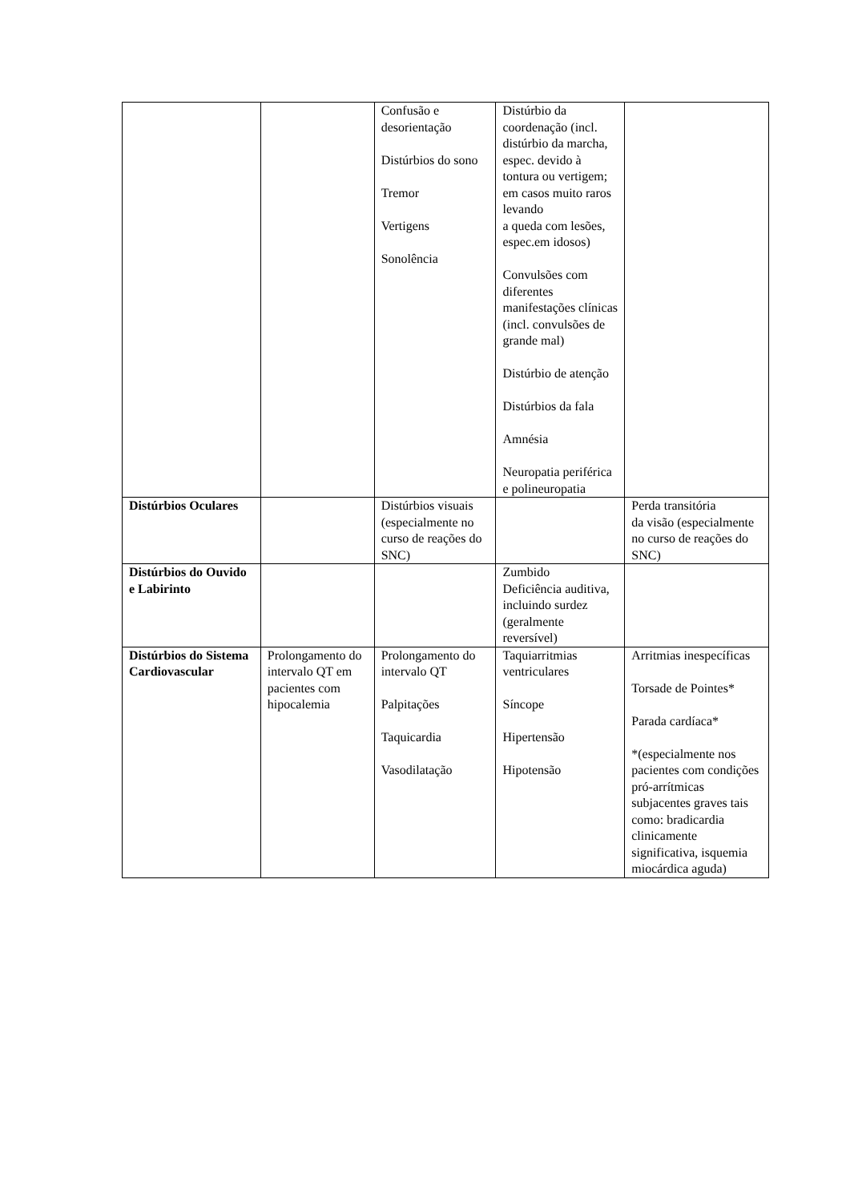| | | Confusão e desorientação Distúrbios do sono Tremor Vertigens Sonolência | Distúrbio da coordenação (incl. distúrbio da marcha, espec. devido à tontura ou vertigem; em casos muito raros levando a queda com lesões, espec.em idosos) Convulsões com diferentes manifestações clínicas (incl. convulsões de grande mal) Distúrbio de atenção Distúrbios da fala Amnésia Neuropatia periférica e polineuropatia | |
| Distúrbios Oculares | | Distúrbios visuais (especialmente no curso de reações do SNC) | | Perda transitória da visão (especialmente no curso de reações do SNC) |
| Distúrbios do Ouvido e Labirinto | | | Zumbido Deficiência auditiva, incluindo surdez (geralmente reversível) | |
| Distúrbios do Sistema Cardiovascular | Prolongamento do intervalo QT em pacientes com hipocalemia | Prolongamento do intervalo QT Palpitações Taquicardia Vasodilatação | Taquiarritmias ventriculares Síncope Hipertensão Hipotensão | Arritmias inespecíficas Torsade de Pointes* Parada cardíaca* *(especialmente nos pacientes com condições pró-arrítmicas subjacentes graves tais como: bradicardia clinicamente significativa, isquemia miocárdica aguda) |